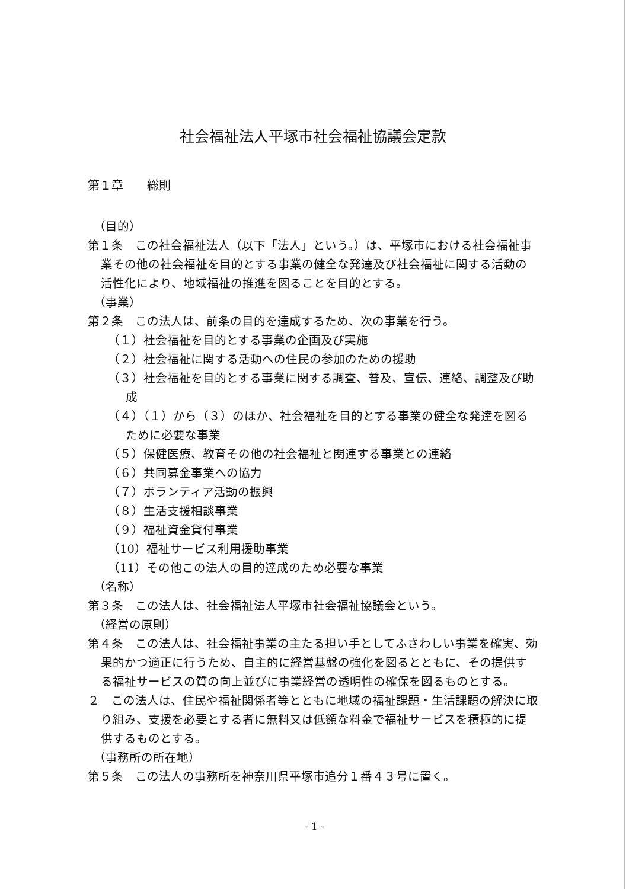社会福祉法人平塚市社会福祉協議会定款
第１章　　総則
（目的）
第１条　この社会福祉法人（以下「法人」という。）は、平塚市における社会福祉事業その他の社会福祉を目的とする事業の健全な発達及び社会福祉に関する活動の活性化により、地域福祉の推進を図ることを目的とする。
（事業）
第２条　この法人は、前条の目的を達成するため、次の事業を行う。
（１）社会福祉を目的とする事業の企画及び実施
（２）社会福祉に関する活動への住民の参加のための援助
（３）社会福祉を目的とする事業に関する調査、普及、宣伝、連絡、調整及び助成
（４）（１）から（３）のほか、社会福祉を目的とする事業の健全な発達を図るために必要な事業
（５）保健医療、教育その他の社会福祉と関連する事業との連絡
（６）共同募金事業への協力
（７）ボランティア活動の振興
（８）生活支援相談事業
（９）福祉資金貸付事業
（10）福祉サービス利用援助事業
（11）その他この法人の目的達成のため必要な事業
（名称）
第３条　この法人は、社会福祉法人平塚市社会福祉協議会という。
（経営の原則）
第４条　この法人は、社会福祉事業の主たる担い手としてふさわしい事業を確実、効果的かつ適正に行うため、自主的に経営基盤の強化を図るとともに、その提供する福祉サービスの質の向上並びに事業経営の透明性の確保を図るものとする。
２　この法人は、住民や福祉関係者等とともに地域の福祉課題・生活課題の解決に取り組み、支援を必要とする者に無料又は低額な料金で福祉サービスを積極的に提供するものとする。
（事務所の所在地）
第５条　この法人の事務所を神奈川県平塚市追分１番４３号に置く。
- 1 -